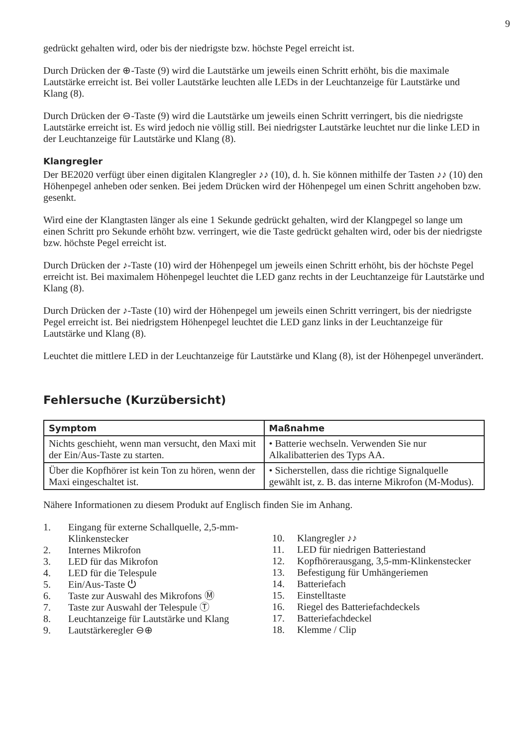9
gedrückt gehalten wird, oder bis der niedrigste bzw. höchste Pegel erreicht ist.
Durch Drücken der ⊕-Taste (9) wird die Lautstärke um jeweils einen Schritt erhöht, bis die maximale Lautstärke erreicht ist. Bei voller Lautstärke leuchten alle LEDs in der Leuchtanzeige für Lautstärke und Klang (8).
Durch Drücken der ⊖-Taste (9) wird die Lautstärke um jeweils einen Schritt verringert, bis die niedrigste Lautstärke erreicht ist. Es wird jedoch nie völlig still. Bei niedrigster Lautstärke leuchtet nur die linke LED in der Leuchtanzeige für Lautstärke und Klang (8).
Klangregler
Der BE2020 verfügt über einen digitalen Klangregler ♪♪ (10), d. h. Sie können mithilfe der Tasten ♪♪ (10) den Höhenpegel anheben oder senken. Bei jedem Drücken wird der Höhenpegel um einen Schritt angehoben bzw. gesenkt.
Wird eine der Klangtasten länger als eine 1 Sekunde gedrückt gehalten, wird der Klangpegel so lange um einen Schritt pro Sekunde erhöht bzw. verringert, wie die Taste gedrückt gehalten wird, oder bis der niedrigste bzw. höchste Pegel erreicht ist.
Durch Drücken der ♪-Taste (10) wird der Höhenpegel um jeweils einen Schritt erhöht, bis der höchste Pegel erreicht ist. Bei maximalem Höhenpegel leuchtet die LED ganz rechts in der Leuchtanzeige für Lautstärke und Klang (8).
Durch Drücken der ♪-Taste (10) wird der Höhenpegel um jeweils einen Schritt verringert, bis der niedrigste Pegel erreicht ist. Bei niedrigstem Höhenpegel leuchtet die LED ganz links in der Leuchtanzeige für Lautstärke und Klang (8).
Leuchtet die mittlere LED in der Leuchtanzeige für Lautstärke und Klang (8), ist der Höhenpegel unverändert.
Fehlersuche (Kurzübersicht)
| Symptom | Maßnahme |
| --- | --- |
| Nichts geschieht, wenn man versucht, den Maxi mit der Ein/Aus-Taste zu starten. | • Batterie wechseln. Verwenden Sie nur Alkalibatterien des Typs AA. |
| Über die Kopfhörer ist kein Ton zu hören, wenn der Maxi eingeschaltet ist. | • Sicherstellen, dass die richtige Signalquelle gewählt ist, z. B. das interne Mikrofon (M-Modus). |
Nähere Informationen zu diesem Produkt auf Englisch finden Sie im Anhang.
1. Eingang für externe Schallquelle, 2,5-mm-Klinkenstecker
2. Internes Mikrofon
3. LED für das Mikrofon
4. LED für die Telespule
5. Ein/Aus-Taste ⏻
6. Taste zur Auswahl des Mikrofons Ⓜ
7. Taste zur Auswahl der Telespule Ⓣ
8. Leuchtanzeige für Lautstärke und Klang
9. Lautstärkeregler ⊖⊕
10. Klangregler ♪♪
11. LED für niedrigen Batteriestand
12. Kopfhörerausgang, 3,5-mm-Klinkenstecker
13. Befestigung für Umhängeriemen
14. Batteriefach
15. Einstelltaste
16. Riegel des Batteriefachdeckels
17. Batteriefachdeckel
18. Klemme / Clip